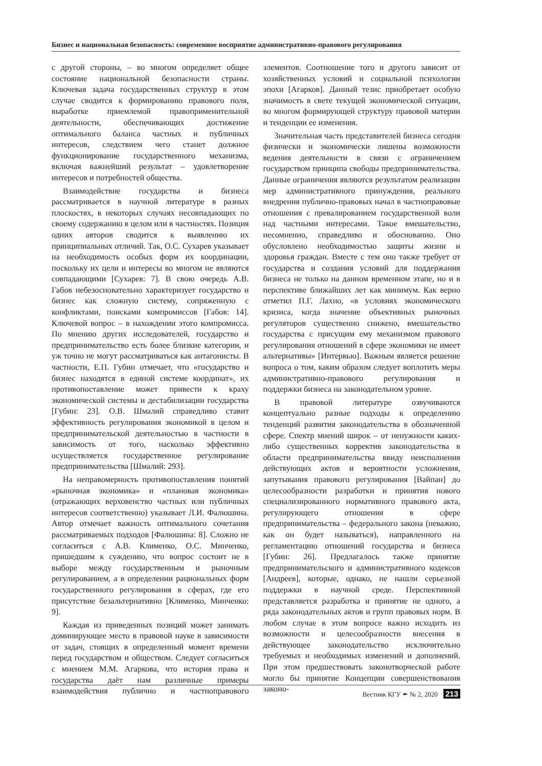Бизнес и национальная безопасность: современное восприятие административно-правового регулирования
с другой стороны, – во многом определяет общее состояние национальной безопасности страны. Ключевая задача государственных структур в этом случае сводится к формированию правового поля, выработке приемлемой правоприменительной деятельности, обеспечивающих достижение оптимального баланса частных и публичных интересов, следствием чего станет должное функционирование государственного механизма, включая важнейший результат – удовлетворение интересов и потребностей общества.
Взаимодействие государства и бизнеса рассматривается в научной литературе в разных плоскостях, в некоторых случаях несовпадающих по своему содержанию в целом или в частностях. Позиция одних авторов сводится к выявлению их принципиальных отличий. Так, О.С. Сухарев указывает на необходимость особых форм их координации, поскольку их цели и интересы во многом не являются совпадающими [Сухарев: 7]. В свою очередь А.В. Габов небезосновательно характеризует государство и бизнес как сложную систему, сопряженную с конфликтами, поисками компромиссов [Габов: 14]. Ключевой вопрос – в нахождении этого компромисса. По мнению других исследователей, государство и предпринимательство есть более близкие категории, и уж точно не могут рассматриваться как антагонисты. В частности, Е.П. Губин отмечает, что «государство и бизнес находятся в единой системе координат», их противопоставление может привести к краху экономической системы и дестабилизации государства [Губин: 23]. О.В. Шмалий справедливо ставит эффективность регулирования экономикой в целом и предпринимательской деятельностью в частности в зависимость от того, насколько эффективно осуществляется государственное регулирование предпринимательства [Шмалий: 293].
На неправомерность противопоставления понятий «рыночная экономика» и «плановая экономика» (отражающих верховенство частных или публичных интересов соответственно) указывает Л.И. Фалюшина. Автор отмечает важность оптимального сочетания рассматриваемых подходов [Фалюшина: 8]. Сложно не согласиться с А.В. Клименко, О.С. Минченко, пришедшим к суждению, что вопрос состоит не в выборе между государственным и рыночным регулированием, а в определении рациональных форм государственного регулирования в сферах, где его присутствие безальтернативно [Клименко, Минченко: 9].
Каждая из приведенных позиций может занимать доминирующее место в правовой науке в зависимости от задач, стоящих в определенный момент времени перед государством и обществом. Следует согласиться с мнением М.М. Агаркова, что история права и государства даёт нам различные примеры взаимодействия публично и частноправового элементов. Соотношение того и другого зависит от хозяйственных условий и социальной психологии эпохи [Агарков]. Данный тезис приобретает особую значимость в свете текущей экономической ситуации, во многом формирующей структуру правовой материи и тенденции ее изменения.
Значительная часть представителей бизнеса сегодня физически и экономически лишены возможности ведения деятельности в связи с ограничением государством принципа свободы предпринимательства. Данные ограничения являются результатом реализации мер административного принуждения, реального внедрения публично-правовых начал в частноправовые отношения с превалированием государственной воли над частными интересами. Такое вмешательство, несомненно, справедливо и обоснованно. Оно обусловлено необходимостью защиты жизни и здоровья граждан. Вместе с тем оно также требует от государства и создания условий для поддержания бизнеса не только на данном временном этапе, но и в перспективе ближайших лет как минимум. Как верно отметил П.Г. Лахно, «в условиях экономического кризиса, когда значение объективных рыночных регуляторов существенно снижено, вмешательство государства с присущим ему механизмом правового регулирования отношений в сфере экономики не имеет альтернативы» [Интервью]. Важным является решение вопроса о том, каким образом следует воплотить меры административно-правового регулирования и поддержки бизнеса на законодательном уровне.
В правовой литературе озвучиваются концептуально разные подходы к определению тенденций развития законодательства в обозначенной сфере. Спектр мнений широк – от ненужности каких-либо существенных корректив законодательства в области предпринимательства ввиду неисполнения действующих актов и вероятности усложнения, запутывания правового регулирования [Вайпан] до целесообразности разработки и принятия нового специализированного нормативного правового акта, регулирующего отношения в сфере предпринимательства – федерального закона (неважно, как он будет называться), направленного на регламентацию отношений государства и бизнеса [Губин: 26]. Предлагалось также принятие предпринимательского и административного кодексов [Андреев], которые, однако, не нашли серьезной поддержки в научной среде. Перспективной представляется разработка и принятие не одного, а ряда законодательных актов и групп правовых норм. В любом случае в этом вопросе важно исходить из возможности и целесообразности внесения в действующее законодательство исключительно требуемых и необходимых изменений и дополнений. При этом предшествовать законотворческой работе могло бы принятие Концепции совершенствования законо-
Вестник КГУ ✒ № 2, 2020 213